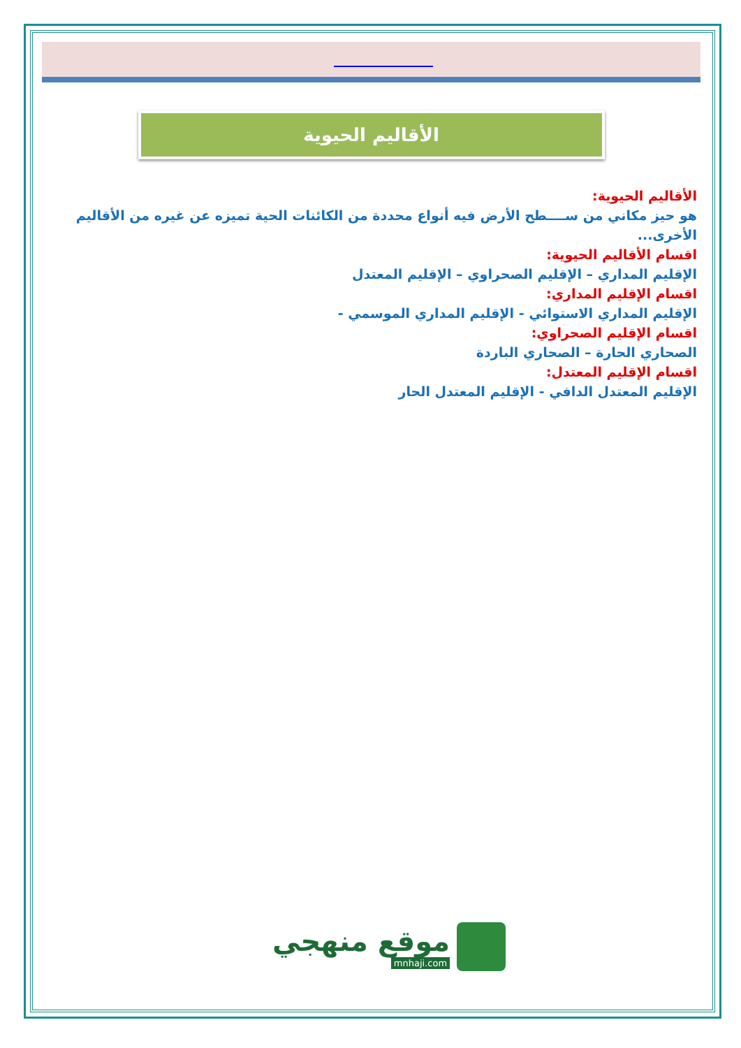الأقاليم الحيوية
الأقاليم الحيوية:
هو حيز مكاني من ســــطح الأرض فيه أنواع محددة من الكائنات الحية تميزه عن غيره من الأقاليم الأخرى...
اقسام الأقاليم الحيوية:
الإقليم المداري – الإقليم الصحراوي – الإقليم المعتدل
اقسام الإقليم المداري:
الإقليم المداري الاستوائي - الإقليم المداري الموسمي -
اقسام الإقليم الصحراوي:
الصحاري الحارة – الصحاري الباردة
اقسام الإقليم المعتدل:
الإقليم المعتدل الدافي - الإقليم المعتدل الحار
موقع منهجي
mnhaji.com